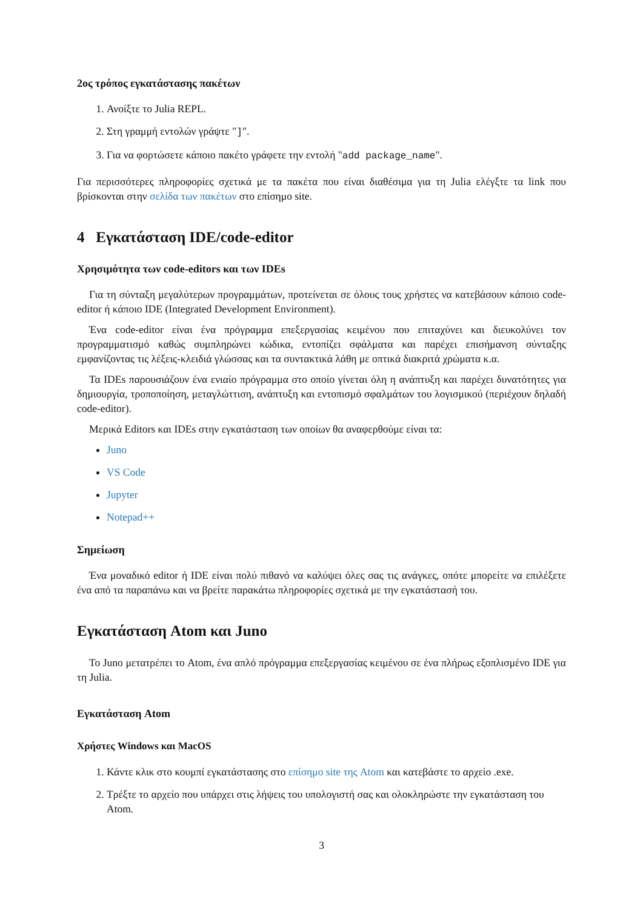2ος τρόπος εγκατάστασης πακέτων
1. Ανοίξτε το Julia REPL.
2. Στη γραμμή εντολών γράψτε "]".
3. Για να φορτώσετε κάποιο πακέτο γράφετε την εντολή "add package_name".
Για περισσότερες πληροφορίες σχετικά με τα πακέτα που είναι διαθέσιμα για τη Julia ελέγξτε τα link που βρίσκονται στην σελίδα των πακέτων στο επίσημο site.
4 Εγκατάσταση IDE/code-editor
Χρησιμότητα των code-editors και των IDEs
Για τη σύνταξη μεγαλύτερων προγραμμάτων, προτείνεται σε όλους τους χρήστες να κατεβάσουν κάποιο code-editor ή κάποιο IDE (Integrated Development Environment).
Ένα code-editor είναι ένα πρόγραμμα επεξεργασίας κειμένου που επιταχύνει και διευκολύνει τον προγραμματισμό καθώς συμπληρώνει κώδικα, εντοπίζει σφάλματα και παρέχει επισήμανση σύνταξης εμφανίζοντας τις λέξεις-κλειδιά γλώσσας και τα συντακτικά λάθη με οπτικά διακριτά χρώματα κ.α.
Τα IDEs παρουσιάζουν ένα ενιαίο πρόγραμμα στο οποίο γίνεται όλη η ανάπτυξη και παρέχει δυνατότητες για δημιουργία, τροποποίηση, μεταγλώττιση, ανάπτυξη και εντοπισμό σφαλμάτων του λογισμικού (περιέχουν δηλαδή code-editor).
Μερικά Editors και IDEs στην εγκατάσταση των οποίων θα αναφερθούμε είναι τα:
Juno
VS Code
Jupyter
Notepad++
Σημείωση
Ένα μοναδικό editor ή IDE είναι πολύ πιθανό να καλύψει όλες σας τις ανάγκες, οπότε μπορείτε να επιλέξετε ένα από τα παραπάνω και να βρείτε παρακάτω πληροφορίες σχετικά με την εγκατάστασή του.
Εγκατάσταση Atom και Juno
Το Juno μετατρέπει το Atom, ένα απλό πρόγραμμα επεξεργασίας κειμένου σε ένα πλήρως εξοπλισμένο IDE για τη Julia.
Εγκατάσταση Atom
Χρήστες Windows και MacOS
1. Κάντε κλικ στο κουμπί εγκατάστασης στο επίσημο site της Atom και κατεβάστε το αρχείο .exe.
2. Τρέξτε το αρχείο που υπάρχει στις λήψεις του υπολογιστή σας και ολοκληρώστε την εγκατάσταση του Atom.
3